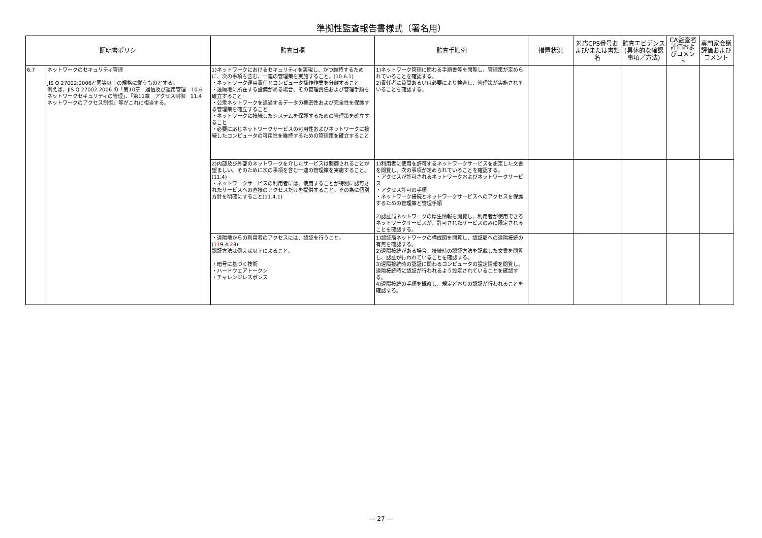準拠性監査報告書様式（署名用）
| 証明書ポリシ | | 監査目標 | 監査手順例 | 措置状況 | 対応CPS番号および/または書類名 | 監査エビデンス(具体的な確認事項／方法) | CA監査者評価およびコメント | 専門家会議評価およびコメント |
| --- | --- | --- | --- | --- | --- | --- | --- | --- |
| 6.7 | ネットワークのセキュリティ管理 JIS Q 27002:2006と同等以上の規格に従うものとする。 例えば、JIS Q 27002:2006 の「第10章 通信及び運用管理 10.6 ネットワークセキュリティの管理」、「第11章 アクセス制御 11.4 ネットワークのアクセス制御」等がこれに相当する。 | 1)ネットワークにおけるセキュリティを実現し、かつ維持するために、次の事項を含む、一連の管理策を実施すること。(10.6.1) ・ネットワーク運用責任とコンピュータ操作作業を分離すること ・遠隔地に所在する設備がある場合、その管理責任および管理手順を確立すること ・公衆ネットワークを通過するデータの機密性および完全性を保護する管理策を確立すること ・ネットワークに接続したシステムを保護するための管理策を確立すること ・必要に応じネットワークサービスの可用性およびネットワークに接続したコンピュータの可用性を維持するための管理策を確立すること | 1)ネットワーク管理に関わる手順書等を閲覧し、管理策が定められていることを確認する。 2)責任者に質問あるいは必要により検査し、管理策が実施されていることを確認する。 | | | | | |
| | | 2)内部及び外部のネットワークを介したサービスは制御されることが望ましい。そのために次の事項を含む一連の管理策を実施すること。(11.4) ・ネットワークサービスの利用者には、使用することが特別に認可されたサービスへの直接のアクセスだけを提供すること。その為に個別方針を明確にすること(11.4.1) | 1)利用者に使用を許可するネットワークサービスを想定した文書を閲覧し、次の事項が定められていることを確認する。 ・アクセスが許可されるネットワークおよびネットワークサービス ・アクセス許可の手順 ・ネットワーク接続とネットワークサービスへのアクセスを保護するための管理策と管理手順 2)認証局ネットワークの厚生情報を閲覧し、利用者が使用できるネットワークサービスが、許可されたサービスのみに限定されることを確認する。 | | | | | |
| | | ・遠隔地からの利用者のアクセスには、認証を行うこと。 ( 11 9 .4. 2 3 ) 認証方法は例えば以下によること。 ・暗号に基づく技術 ・ハードウェアトークン ・チャレンジレスポンス | 1)認証局ネットワークの構成図を閲覧し、認証局への遠隔接続の有無を確認する。 2)遠隔接続がある場合、接続時の認証方法を記載した文書を閲覧し、認証が行われていることを確認する。 3)遠隔接続時の認証に関わるコンピュータの設定情報を閲覧し、遠隔接続時に認証が行われるよう設定されていることを確認する。 4)遠隔接続の手順を観察し、規定どおりの認証が行われることを確認する。 | | | | | |
― 27 ―